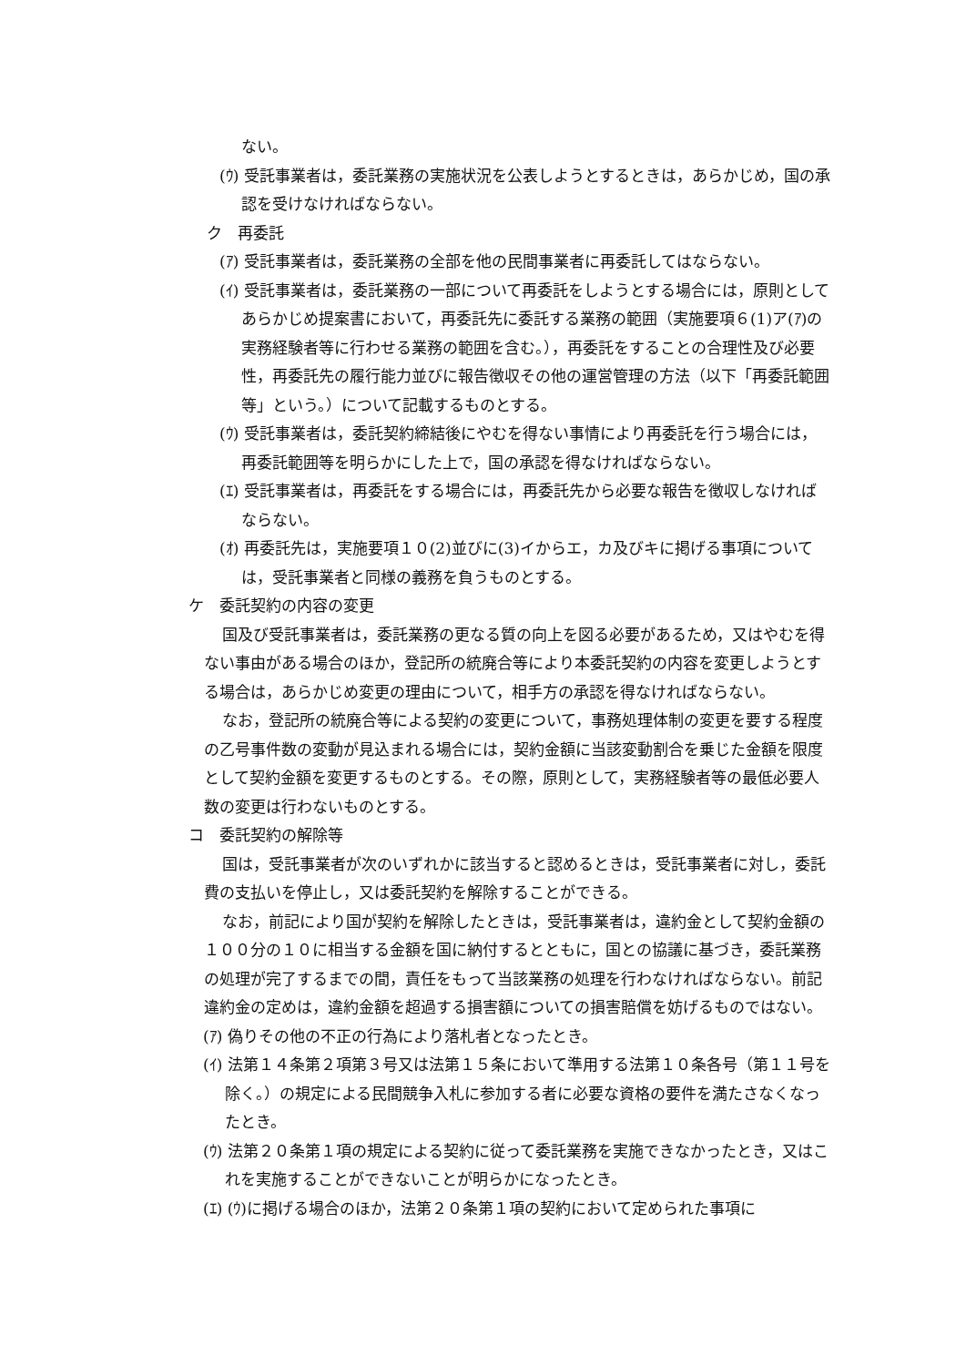ない。
(ｳ) 受託事業者は，委託業務の実施状況を公表しようとするときは，あらかじめ，国の承認を受けなければならない。
ク　再委託
(ｱ) 受託事業者は，委託業務の全部を他の民間事業者に再委託してはならない。
(ｲ) 受託事業者は，委託業務の一部について再委託をしようとする場合には，原則としてあらかじめ提案書において，再委託先に委託する業務の範囲（実施要項６(1)ア(ｱ)の実務経験者等に行わせる業務の範囲を含む。），再委託をすることの合理性及び必要性，再委託先の履行能力並びに報告徴収その他の運営管理の方法（以下「再委託範囲等」という。）について記載するものとする。
(ｳ) 受託事業者は，委託契約締結後にやむを得ない事情により再委託を行う場合には，再委託範囲等を明らかにした上で，国の承認を得なければならない。
(ｴ) 受託事業者は，再委託をする場合には，再委託先から必要な報告を徴収しなければならない。
(ｵ) 再委託先は，実施要項１０(2)並びに(3)イからエ，カ及びキに掲げる事項については，受託事業者と同様の義務を負うものとする。
ケ　委託契約の内容の変更
国及び受託事業者は，委託業務の更なる質の向上を図る必要があるため，又はやむを得ない事由がある場合のほか，登記所の統廃合等により本委託契約の内容を変更しようとする場合は，あらかじめ変更の理由について，相手方の承認を得なければならない。
なお，登記所の統廃合等による契約の変更について，事務処理体制の変更を要する程度の乙号事件数の変動が見込まれる場合には，契約金額に当該変動割合を乗じた金額を限度として契約金額を変更するものとする。その際，原則として，実務経験者等の最低必要人数の変更は行わないものとする。
コ　委託契約の解除等
国は，受託事業者が次のいずれかに該当すると認めるときは，受託事業者に対し，委託費の支払いを停止し，又は委託契約を解除することができる。
なお，前記により国が契約を解除したときは，受託事業者は，違約金として契約金額の１００分の１０に相当する金額を国に納付するとともに，国との協議に基づき，委託業務の処理が完了するまでの間，責任をもって当該業務の処理を行わなければならない。前記違約金の定めは，違約金額を超過する損害額についての損害賠償を妨げるものではない。
(ｱ) 偽りその他の不正の行為により落札者となったとき。
(ｲ) 法第１４条第２項第３号又は法第１５条において準用する法第１０条各号（第１１号を除く。）の規定による民間競争入札に参加する者に必要な資格の要件を満たさなくなったとき。
(ｳ) 法第２０条第１項の規定による契約に従って委託業務を実施できなかったとき，又はこれを実施することができないことが明らかになったとき。
(ｴ) (ｳ)に掲げる場合のほか，法第２０条第１項の契約において定められた事項に